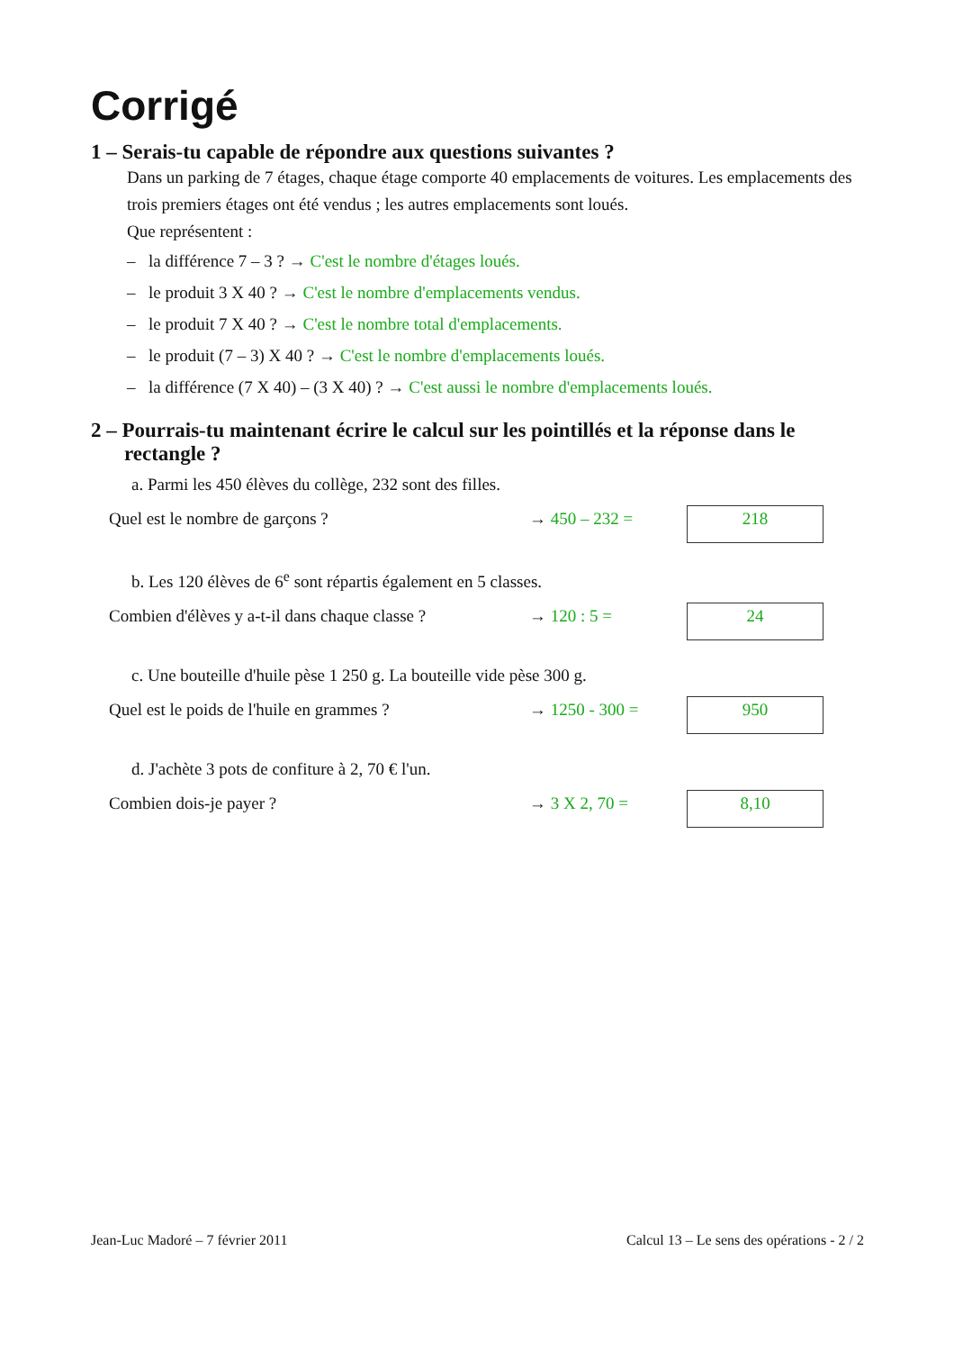Corrigé
1 – Serais-tu capable de répondre aux questions suivantes ?
Dans un parking de 7 étages, chaque étage comporte 40 emplacements de voitures. Les emplacements des trois premiers étages ont été vendus ; les autres emplacements sont loués.
Que représentent :
– la différence 7 – 3 ? → C'est le nombre d'étages loués.
– le produit 3 X 40 ? → C'est le nombre d'emplacements vendus.
– le produit 7 X 40 ? → C'est le nombre total d'emplacements.
– le produit (7 – 3) X 40 ? → C'est le nombre d'emplacements loués.
– la différence (7 X 40) – (3 X 40) ? → C'est aussi le nombre d'emplacements loués.
2 – Pourrais-tu maintenant écrire le calcul sur les pointillés et la réponse dans le rectangle ?
a. Parmi les 450 élèves du collège, 232 sont des filles.
Quel est le nombre de garçons ? → 450 – 232 =
218
b. Les 120 élèves de 6<sup>e</sup> sont répartis également en 5 classes.
Combien d'élèves y a-t-il dans chaque classe ?
→ 120 : 5 =
24
c. Une bouteille d'huile pèse 1 250 g. La bouteille vide pèse 300 g.
Quel est le poids de l'huile en grammes ?
→ 1250 - 300 =
950
d. J'achète 3 pots de confiture à 2, 70 € l'un.
Combien dois-je payer ? → 3 X 2, 70 =
8,10
Jean-Luc Madoré – 7 février 2011 Calcul 13 – Le sens des opérations - 2 / 2